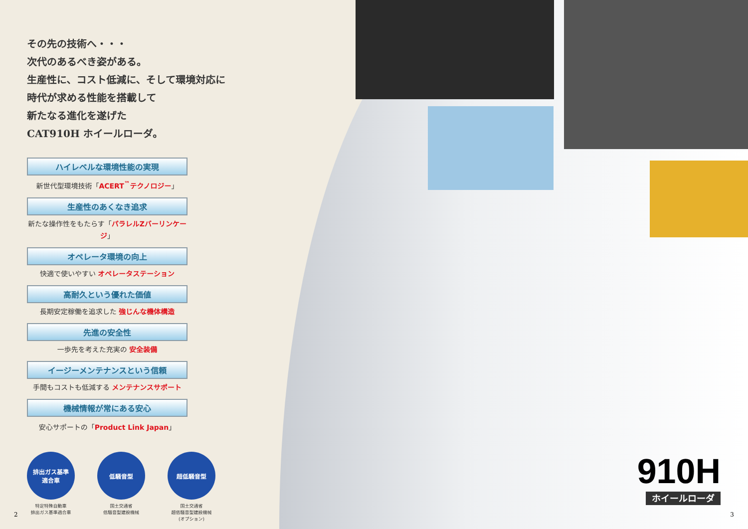その先の技術へ・・・
次代のあるべき姿がある。
生産性に、コスト低減に、そして環境対応に
時代が求める性能を搭載して
新たなる進化を遂げた
CAT910H ホイールローダ。
ハイレベルな環境性能の実現
新世代型環境技術「ACERT<sup>™</sup>テクノロジー」
生産性のあくなき追求
新たな操作性をもたらす「パラレルZバーリンケージ」
オペレータ環境の向上
快適で使いやすい オペレータステーション
高耐久という優れた価値
長期安定稼働を追求した 強じんな機体構造
先進の安全性
一歩先を考えた充実の 安全装備
イージーメンテナンスという信頼
手間もコストも低減する メンテナンスサポート
機械情報が常にある安心
安心サポートの「Product Link Japan」
排出ガス基準
適合車
特定特殊自動車
排出ガス基準適合車
低騒音型
国土交通省
低騒音型建設機械
超低騒音型
国土交通省
超低騒音型建設機械
(オプション)
910H
ホイールローダ
2 3